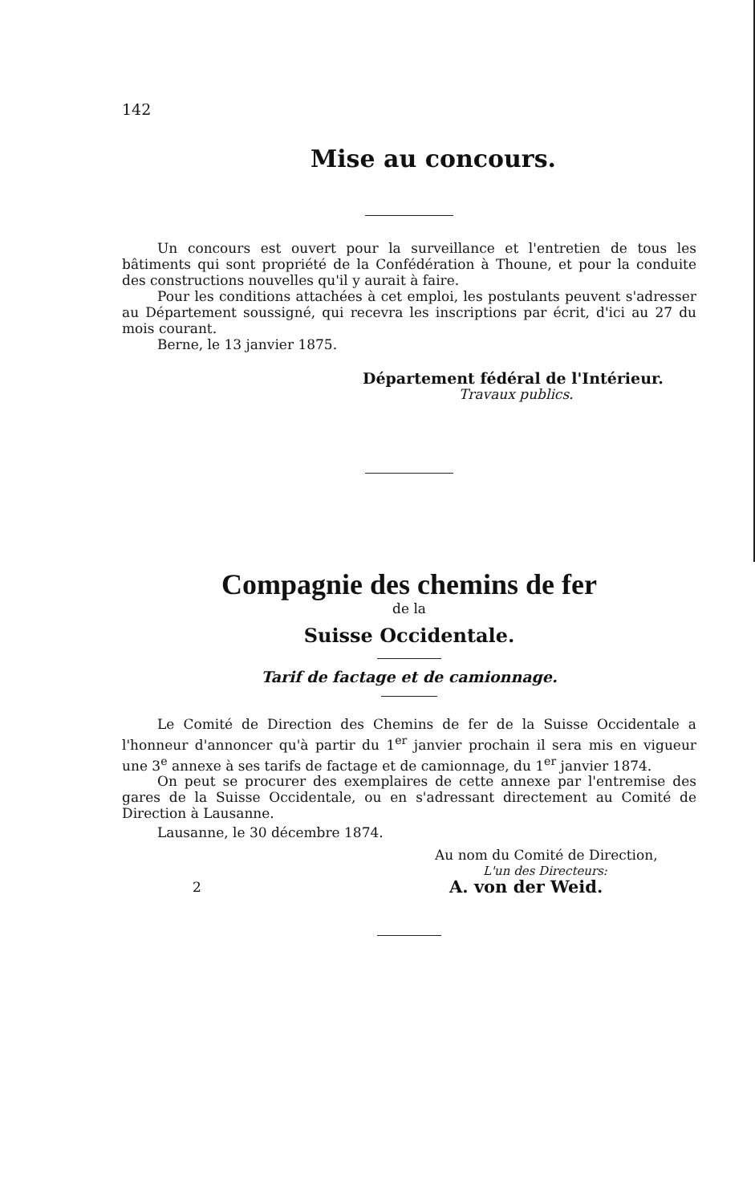142
Mise au concours.
Un concours est ouvert pour la surveillance et l'entretien de tous les bâtiments qui sont propriété de la Confédération à Thoune, et pour la conduite des constructions nouvelles qu'il y aurait à faire.
Pour les conditions attachées à cet emploi, les postulants peuvent s'adresser au Département soussigné, qui recevra les inscriptions par écrit, d'ici au 27 du mois courant.
Berne, le 13 janvier 1875.
Département fédéral de l'Intérieur.
Travaux publics.
Compagnie des chemins de fer
de la
Suisse Occidentale.
Tarif de factage et de camionnage.
Le Comité de Direction des Chemins de fer de la Suisse Occidentale a l'honneur d'annoncer qu'à partir du 1<sup>er</sup> janvier prochain il sera mis en vigueur une 3<sup>e</sup> annexe à ses tarifs de factage et de camionnage, du 1<sup>er</sup> janvier 1874.
On peut se procurer des exemplaires de cette annexe par l'entremise des gares de la Suisse Occidentale, ou en s'adressant directement au Comité de Direction à Lausanne.
Lausanne, le 30 décembre 1874.
Au nom du Comité de Direction,
L'un des Directeurs:
2 A. von der Weid.